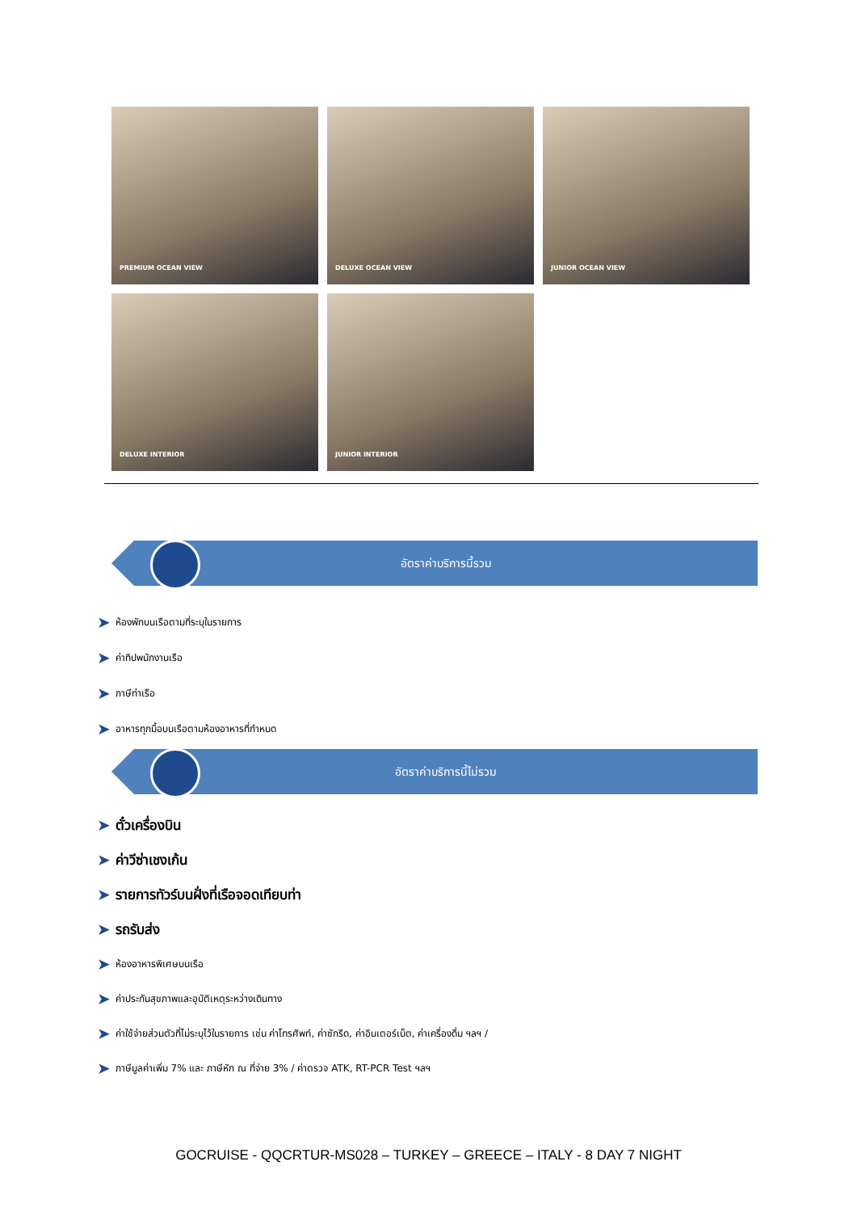PREMIUM OCEAN VIEW
DELUXE OCEAN VIEW
JUNIOR OCEAN VIEW
DELUXE INTERIOR
JUNIOR INTERIOR
อัตราค่าบริการนี้รวม
➤ ห้องพักบนเรือตามที่ระบุในรายการ
➤ ค่าทิปพนักงานเรือ
➤ ภาษีท่าเรือ
➤ อาหารทุกมื้อบนเรือตามห้องอาหารที่กำหนด
อัตราค่าบริการนี้ไม่รวม
➤ ตั๋วเครื่องบิน
➤ ค่าวีซ่าเชงเก้น
➤ รายการทัวร์บนฝั่งที่เรือจอดเทียบท่า
➤ รถรับส่ง
➤ ห้องอาหารพิเศษบนเรือ
➤ ค่าประกันสุขภาพและอุบัติเหตุระหว่างเดินทาง
➤ ค่าใช้จ่ายส่วนตัวที่ไม่ระบุไว้ในรายการ เช่น ค่าโทรศัพท์, ค่าซักรีด, ค่าอินเตอร์เน็ต, ค่าเครื่องดื่ม ฯลฯ /
➤ ภาษีมูลค่าเพิ่ม 7% และ ภาษีหัก ณ ที่จ่าย 3% / ค่าตรวจ ATK, RT-PCR Test ฯลฯ
GOCRUISE - QQCRTUR-MS028 – TURKEY – GREECE – ITALY - 8 DAY 7 NIGHT